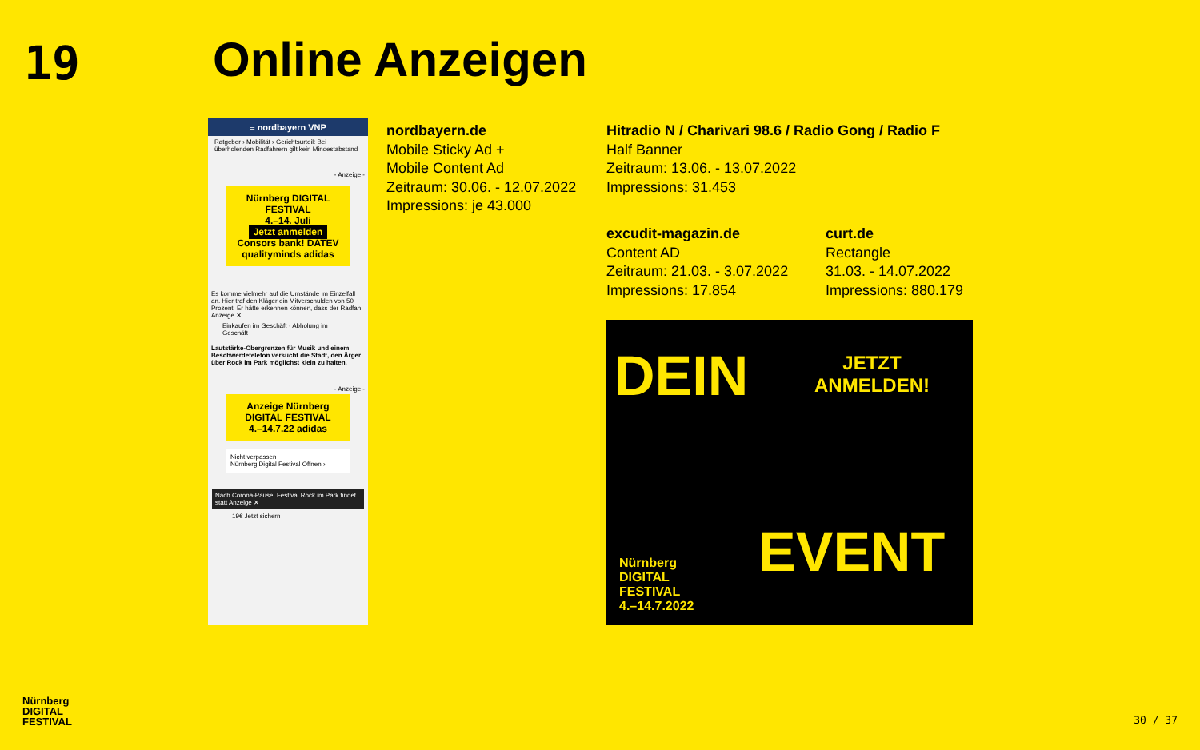19 Online Anzeigen
≡ nordbayern VNP
Ratgeber › Mobilität › Gerichtsurteil: Bei überholenden Radfahrern gilt kein Mindestabstand
- Anzeige -
Nürnberg DIGITAL FESTIVAL
4.–14. Juli
Jetzt anmelden
Consors bank! DATEV qualityminds adidas
Es komme vielmehr auf die Umstände im Einzelfall an. Hier traf den Kläger ein Mitverschulden von 50 Prozent. Er hätte erkennen können, dass der Radfah Anzeige ✕
Einkaufen im Geschäft · Abholung im Geschäft
Lautstärke-Obergrenzen für Musik und einem Beschwerdetelefon versucht die Stadt, den Ärger über Rock im Park möglichst klein zu halten.
- Anzeige -
Anzeige Nürnberg DIGITAL FESTIVAL
4.–14.7.22 adidas
Nicht verpassen
Nürnberg Digital Festival Öffnen ›
Nach Corona-Pause: Festival Rock im Park findet statt Anzeige ✕
19€ Jetzt sichern
nordbayern.de
Mobile Sticky Ad +
Mobile Content Ad
Zeitraum: 30.06. - 12.07.2022
Impressions: je 43.000
Hitradio N / Charivari 98.6 / Radio Gong / Radio F
Half Banner
Zeitraum: 13.06. - 13.07.2022
Impressions: 31.453
excudit-magazin.de
Content AD
Zeitraum: 21.03. - 3.07.2022
Impressions: 17.854
curt.de
Rectangle
31.03. - 14.07.2022
Impressions: 880.179
DEIN
JETZT
ANMELDEN!
EVENT
Nürnberg
DIGITAL
FESTIVAL
4.–14.7.2022
Nürnberg
DIGITAL
FESTIVAL
30 / 37